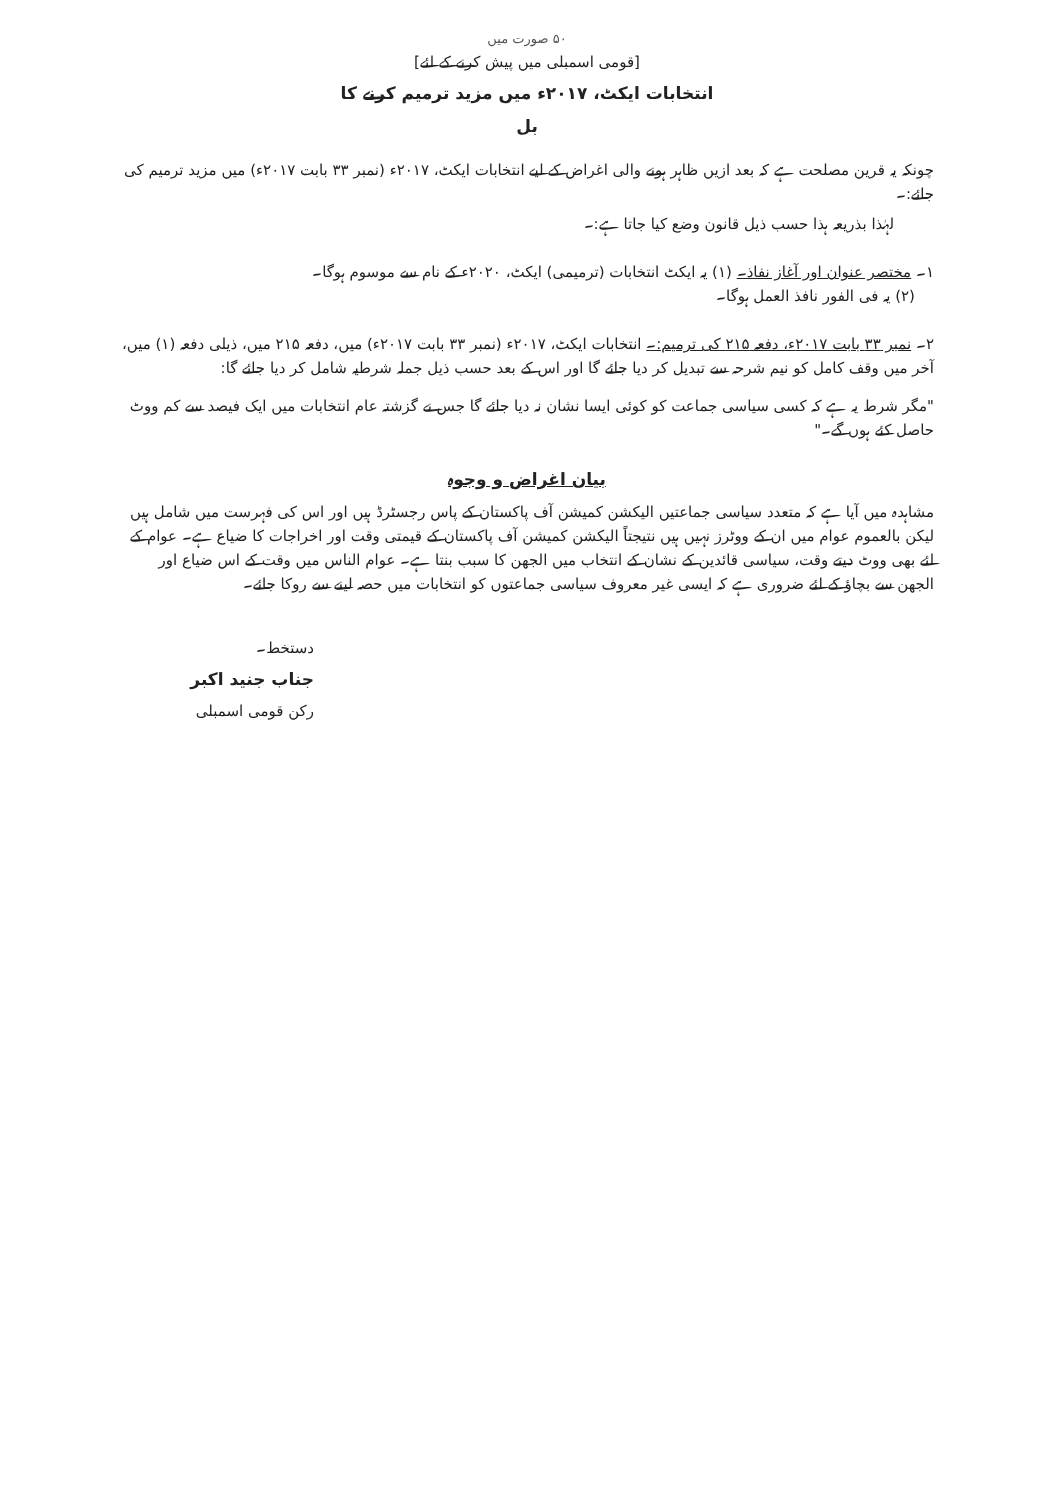۵۰ صورت میں
[قومی اسمبلی میں پیش کرنے کے لئے]
انتخابات ایکٹ، ۲۰۱۷ء میں مزید ترمیم کرنے کا
بل
چونکہ یہ قرین مصلحت ہے کہ بعد ازیں ظاہر ہونے والی اغراض کے لیے انتخابات ایکٹ، ۲۰۱۷ء (نمبر ۳۳ بابت ۲۰۱۷ء) میں مزید ترمیم کی جائے:۔
لہٰذا بذریعہ ہذا حسب ذیل قانون وضع کیا جاتا ہے:۔
۱۔ مختصر عنوان اور آغاز نفاذ۔ (۱) یہ ایکٹ انتخابات (ترمیمی) ایکٹ، ۲۰۲۰ء کے نام سے موسوم ہوگا۔
(۲) یہ فی الفور نافذ العمل ہوگا۔
۲۔ نمبر ۳۳ بابت ۲۰۱۷ء، دفعہ ۲۱۵ کی ترمیم:۔ انتخابات ایکٹ، ۲۰۱۷ء (نمبر ۳۳ بابت ۲۰۱۷ء) میں، دفعہ ۲۱۵ میں، ذیلی دفعہ (۱) میں، آخر میں وقف کامل کو نیم شرحہ سے تبدیل کر دیا جائے گا اور اس کے بعد حسب ذیل جملہ شرطیہ شامل کر دیا جائے گا:
"مگر شرط یہ ہے کہ کسی سیاسی جماعت کو کوئی ایسا نشان نہ دیا جائے گا جس نے گزشتہ عام انتخابات میں ایک فیصد سے کم ووٹ حاصل کئے ہوں گے۔"
بیان اغراض و وجوہ
مشاہدہ میں آیا ہے کہ متعدد سیاسی جماعتیں الیکشن کمیشن آف پاکستان کے پاس رجسٹرڈ ہیں اور اس کی فہرست میں شامل ہیں لیکن بالعموم عوام میں ان کے ووٹرز نہیں ہیں نتیجتاً الیکشن کمیشن آف پاکستان کے قیمتی وقت اور اخراجات کا ضیاع ہے۔ عوام کے لئے بھی ووٹ دیتے وقت، سیاسی قائدین کے نشان کے انتخاب میں الجھن کا سبب بنتا ہے۔ عوام الناس میں وقت کے اس ضیاع اور الجھن سے بچاؤ کے لئے ضروری ہے کہ ایسی غیر معروف سیاسی جماعتوں کو انتخابات میں حصہ لینے سے روکا جائے۔
دستخط۔
جناب جنید اکبر
رکن قومی اسمبلی